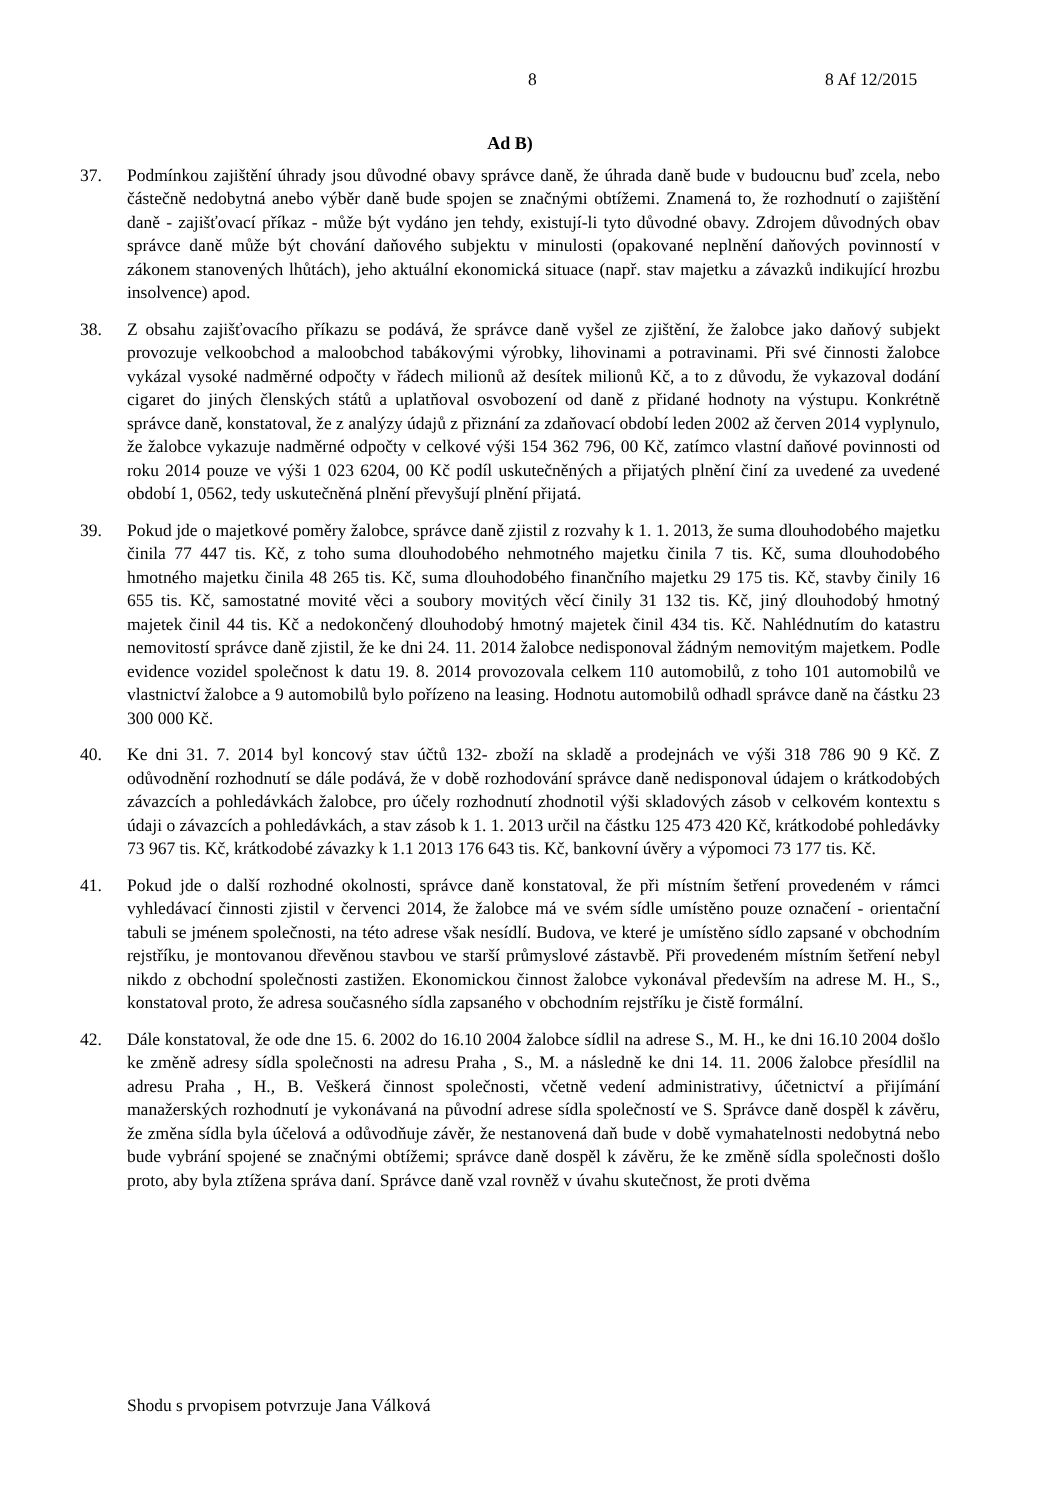8 8 Af 12/2015
Ad B)
37. Podmínkou zajištění úhrady jsou důvodné obavy správce daně, že úhrada daně bude v budoucnu buď zcela, nebo částečně nedobytná anebo výběr daně bude spojen se značnými obtížemi. Znamená to, že rozhodnutí o zajištění daně - zajišťovací příkaz - může být vydáno jen tehdy, existují-li tyto důvodné obavy. Zdrojem důvodných obav správce daně může být chování daňového subjektu v minulosti (opakované neplnění daňových povinností v zákonem stanovených lhůtách), jeho aktuální ekonomická situace (např. stav majetku a závazků indikující hrozbu insolvence) apod.
38. Z obsahu zajišťovacího příkazu se podává, že správce daně vyšel ze zjištění, že žalobce jako daňový subjekt provozuje velkoobchod a maloobchod tabákovými výrobky, lihovinami a potravinami. Při své činnosti žalobce vykázal vysoké nadměrné odpočty v řádech milionů až desítek milionů Kč, a to z důvodu, že vykazoval dodání cigaret do jiných členských států a uplatňoval osvobození od daně z přidané hodnoty na výstupu. Konkrétně správce daně, konstatoval, že z analýzy údajů z přiznání za zdaňovací období leden 2002 až červen 2014 vyplynulo, že žalobce vykazuje nadměrné odpočty v celkové výši 154 362 796, 00 Kč, zatímco vlastní daňové povinnosti od roku 2014 pouze ve výši 1 023 6204, 00 Kč podíl uskutečněných a přijatých plnění činí za uvedené za uvedené období 1, 0562, tedy uskutečněná plnění převyšují plnění přijatá.
39. Pokud jde o majetkové poměry žalobce, správce daně zjistil z rozvahy k 1. 1. 2013, že suma dlouhodobého majetku činila 77 447 tis. Kč, z toho suma dlouhodobého nehmotného majetku činila 7 tis. Kč, suma dlouhodobého hmotného majetku činila 48 265 tis. Kč, suma dlouhodobého finančního majetku 29 175 tis. Kč, stavby činily 16 655 tis. Kč, samostatné movité věci a soubory movitých věcí činily 31 132 tis. Kč, jiný dlouhodobý hmotný majetek činil 44 tis. Kč a nedokončený dlouhodobý hmotný majetek činil 434 tis. Kč. Nahlédnutím do katastru nemovitostí správce daně zjistil, že ke dni 24. 11. 2014 žalobce nedisponoval žádným nemovitým majetkem. Podle evidence vozidel společnost k datu 19. 8. 2014 provozovala celkem 110 automobilů, z toho 101 automobilů ve vlastnictví žalobce a 9 automobilů bylo pořízeno na leasing. Hodnotu automobilů odhadl správce daně na částku 23 300 000 Kč.
40. Ke dni 31. 7. 2014 byl koncový stav účtů 132- zboží na skladě a prodejnách ve výši 318 786 90 9 Kč. Z odůvodnění rozhodnutí se dále podává, že v době rozhodování správce daně nedisponoval údajem o krátkodobých závazcích a pohledávkách žalobce, pro účely rozhodnutí zhodnotil výši skladových zásob v celkovém kontextu s údaji o závazcích a pohledávkách, a stav zásob k 1. 1. 2013 určil na částku 125 473 420 Kč, krátkodobé pohledávky 73 967 tis. Kč, krátkodobé závazky k 1.1 2013 176 643 tis. Kč, bankovní úvěry a výpomoci 73 177 tis. Kč.
41. Pokud jde o další rozhodné okolnosti, správce daně konstatoval, že při místním šetření provedeném v rámci vyhledávací činnosti zjistil v červenci 2014, že žalobce má ve svém sídle umístěno pouze označení - orientační tabuli se jménem společnosti, na této adrese však nesídlí. Budova, ve které je umístěno sídlo zapsané v obchodním rejstříku, je montovanou dřevěnou stavbou ve starší průmyslové zástavbě. Při provedeném místním šetření nebyl nikdo z obchodní společnosti zastižen. Ekonomickou činnost žalobce vykonával především na adrese M. H., S., konstatoval proto, že adresa současného sídla zapsaného v obchodním rejstříku je čistě formální.
42. Dále konstatoval, že ode dne 15. 6. 2002 do 16.10 2004 žalobce sídlil na adrese S., M. H., ke dni 16.10 2004 došlo ke změně adresy sídla společnosti na adresu Praha , S., M. a následně ke dni 14. 11. 2006 žalobce přesídlil na adresu Praha , H., B. Veškerá činnost společnosti, včetně vedení administrativy, účetnictví a přijímání manažerských rozhodnutí je vykonávaná na původní adrese sídla společností ve S. Správce daně dospěl k závěru, že změna sídla byla účelová a odůvodňuje závěr, že nestanovená daň bude v době vymahatelnosti nedobytná nebo bude vybrání spojené se značnými obtížemi; správce daně dospěl k závěru, že ke změně sídla společnosti došlo proto, aby byla ztížena správa daní. Správce daně vzal rovněž v úvahu skutečnost, že proti dvěma
Shodu s prvopisem potvrzuje Jana Válková